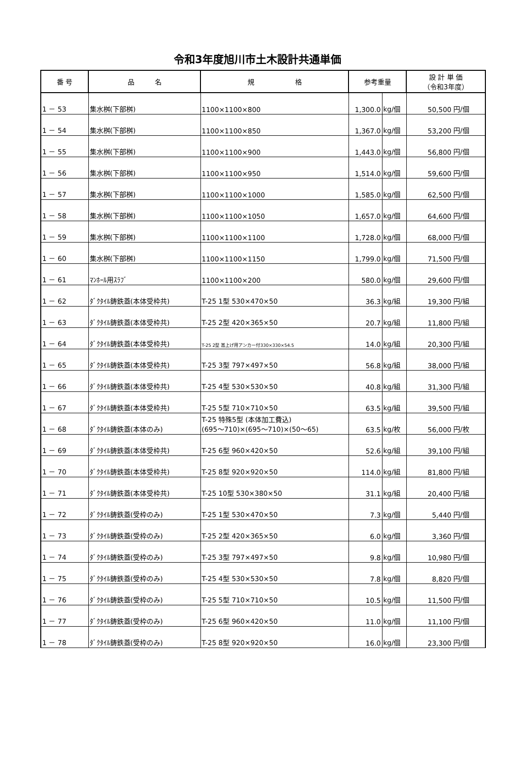令和3年度旭川市土木設計共通単価
| 番 号 | 品 名 | 規 格 | 参考重量 | | 設 計 単 価 （令和3年度） | |
| --- | --- | --- | --- | --- | --- | --- |
| 1 － 53 | 集水桝(下部桝) | 1100×1100×800 | 1,300.0 | kg/個 | 50,500 | 円/個 |
| 1 － 54 | 集水桝(下部桝) | 1100×1100×850 | 1,367.0 | kg/個 | 53,200 | 円/個 |
| 1 － 55 | 集水桝(下部桝) | 1100×1100×900 | 1,443.0 | kg/個 | 56,800 | 円/個 |
| 1 － 56 | 集水桝(下部桝) | 1100×1100×950 | 1,514.0 | kg/個 | 59,600 | 円/個 |
| 1 － 57 | 集水桝(下部桝) | 1100×1100×1000 | 1,585.0 | kg/個 | 62,500 | 円/個 |
| 1 － 58 | 集水桝(下部桝) | 1100×1100×1050 | 1,657.0 | kg/個 | 64,600 | 円/個 |
| 1 － 59 | 集水桝(下部桝) | 1100×1100×1100 | 1,728.0 | kg/個 | 68,000 | 円/個 |
| 1 － 60 | 集水桝(下部桝) | 1100×1100×1150 | 1,799.0 | kg/個 | 71,500 | 円/個 |
| 1 － 61 | ﾏﾝﾎｰﾙ用ｽﾗﾌﾞ | 1100×1100×200 | 580.0 | kg/個 | 29,600 | 円/個 |
| 1 － 62 | ﾀﾞｸﾀｲﾙ鋳鉄蓋(本体受枠共) | T-25 1型 530×470×50 | 36.3 | kg/組 | 19,300 | 円/組 |
| 1 － 63 | ﾀﾞｸﾀｲﾙ鋳鉄蓋(本体受枠共) | T-25 2型 420×365×50 | 20.7 | kg/組 | 11,800 | 円/組 |
| 1 － 64 | ﾀﾞｸﾀｲﾙ鋳鉄蓋(本体受枠共) | T-25 2型 嵩上げ用アンカー付330×330×54.5 | 14.0 | kg/組 | 20,300 | 円/組 |
| 1 － 65 | ﾀﾞｸﾀｲﾙ鋳鉄蓋(本体受枠共) | T-25 3型 797×497×50 | 56.8 | kg/組 | 38,000 | 円/組 |
| 1 － 66 | ﾀﾞｸﾀｲﾙ鋳鉄蓋(本体受枠共) | T-25 4型 530×530×50 | 40.8 | kg/組 | 31,300 | 円/組 |
| 1 － 67 | ﾀﾞｸﾀｲﾙ鋳鉄蓋(本体受枠共) | T-25 5型 710×710×50 | 63.5 | kg/組 | 39,500 | 円/組 |
| 1 － 68 | ﾀﾞｸﾀｲﾙ鋳鉄蓋(本体のみ) | T-25 特殊5型 (本体加工費込) (695～710)×(695～710)×(50～65) | 63.5 | kg/枚 | 56,000 | 円/枚 |
| 1 － 69 | ﾀﾞｸﾀｲﾙ鋳鉄蓋(本体受枠共) | T-25 6型 960×420×50 | 52.6 | kg/組 | 39,100 | 円/組 |
| 1 － 70 | ﾀﾞｸﾀｲﾙ鋳鉄蓋(本体受枠共) | T-25 8型 920×920×50 | 114.0 | kg/組 | 81,800 | 円/組 |
| 1 － 71 | ﾀﾞｸﾀｲﾙ鋳鉄蓋(本体受枠共) | T-25 10型 530×380×50 | 31.1 | kg/組 | 20,400 | 円/組 |
| 1 － 72 | ﾀﾞｸﾀｲﾙ鋳鉄蓋(受枠のみ) | T-25 1型 530×470×50 | 7.3 | kg/個 | 5,440 | 円/個 |
| 1 － 73 | ﾀﾞｸﾀｲﾙ鋳鉄蓋(受枠のみ) | T-25 2型 420×365×50 | 6.0 | kg/個 | 3,360 | 円/個 |
| 1 － 74 | ﾀﾞｸﾀｲﾙ鋳鉄蓋(受枠のみ) | T-25 3型 797×497×50 | 9.8 | kg/個 | 10,980 | 円/個 |
| 1 － 75 | ﾀﾞｸﾀｲﾙ鋳鉄蓋(受枠のみ) | T-25 4型 530×530×50 | 7.8 | kg/個 | 8,820 | 円/個 |
| 1 － 76 | ﾀﾞｸﾀｲﾙ鋳鉄蓋(受枠のみ) | T-25 5型 710×710×50 | 10.5 | kg/個 | 11,500 | 円/個 |
| 1 － 77 | ﾀﾞｸﾀｲﾙ鋳鉄蓋(受枠のみ) | T-25 6型 960×420×50 | 11.0 | kg/個 | 11,100 | 円/個 |
| 1 － 78 | ﾀﾞｸﾀｲﾙ鋳鉄蓋(受枠のみ) | T-25 8型 920×920×50 | 16.0 | kg/個 | 23,300 | 円/個 |